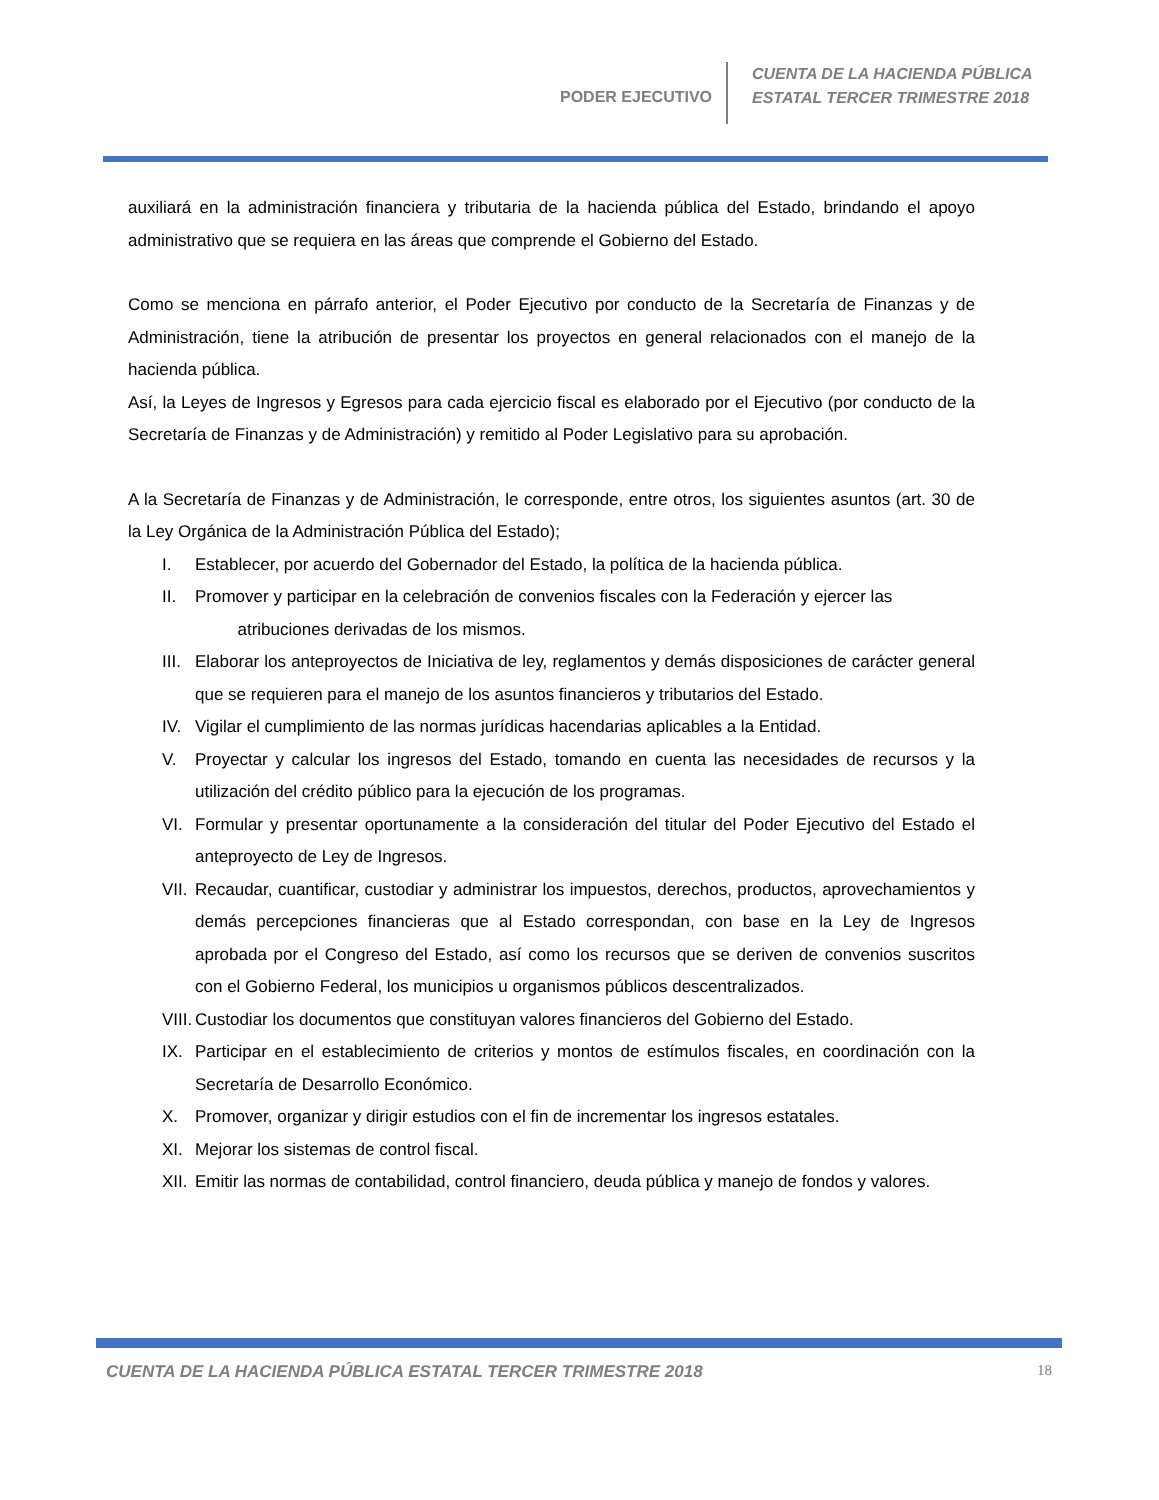PODER EJECUTIVO
CUENTA DE LA HACIENDA PÚBLICA
ESTATAL TERCER TRIMESTRE 2018
auxiliará en la administración financiera y tributaria de la hacienda pública del Estado, brindando el apoyo administrativo que se requiera en las áreas que comprende el Gobierno del Estado.
Como se menciona en párrafo anterior, el Poder Ejecutivo por conducto de la Secretaría de Finanzas y de Administración, tiene la atribución de presentar los proyectos en general relacionados con el manejo de la hacienda pública.
Así, la Leyes de Ingresos y Egresos para cada ejercicio fiscal es elaborado por el Ejecutivo (por conducto de la Secretaría de Finanzas y de Administración) y remitido al Poder Legislativo para su aprobación.
A la Secretaría de Finanzas y de Administración, le corresponde, entre otros, los siguientes asuntos (art. 30 de la Ley Orgánica de la Administración Pública del Estado);
I. Establecer, por acuerdo del Gobernador del Estado, la política de la hacienda pública.
II. Promover y participar en la celebración de convenios fiscales con la Federación y ejercer las
atribuciones derivadas de los mismos.
III. Elaborar los anteproyectos de Iniciativa de ley, reglamentos y demás disposiciones de carácter general que se requieren para el manejo de los asuntos financieros y tributarios del Estado.
IV. Vigilar el cumplimiento de las normas jurídicas hacendarias aplicables a la Entidad.
V. Proyectar y calcular los ingresos del Estado, tomando en cuenta las necesidades de recursos y la utilización del crédito público para la ejecución de los programas.
VI. Formular y presentar oportunamente a la consideración del titular del Poder Ejecutivo del Estado el anteproyecto de Ley de Ingresos.
VII. Recaudar, cuantificar, custodiar y administrar los impuestos, derechos, productos, aprovechamientos y demás percepciones financieras que al Estado correspondan, con base en la Ley de Ingresos aprobada por el Congreso del Estado, así como los recursos que se deriven de convenios suscritos con el Gobierno Federal, los municipios u organismos públicos descentralizados.
VIII. Custodiar los documentos que constituyan valores financieros del Gobierno del Estado.
IX. Participar en el establecimiento de criterios y montos de estímulos fiscales, en coordinación con la Secretaría de Desarrollo Económico.
X. Promover, organizar y dirigir estudios con el fin de incrementar los ingresos estatales.
XI. Mejorar los sistemas de control fiscal.
XII. Emitir las normas de contabilidad, control financiero, deuda pública y manejo de fondos y valores.
CUENTA DE LA HACIENDA PÚBLICA ESTATAL TERCER TRIMESTRE 2018 18